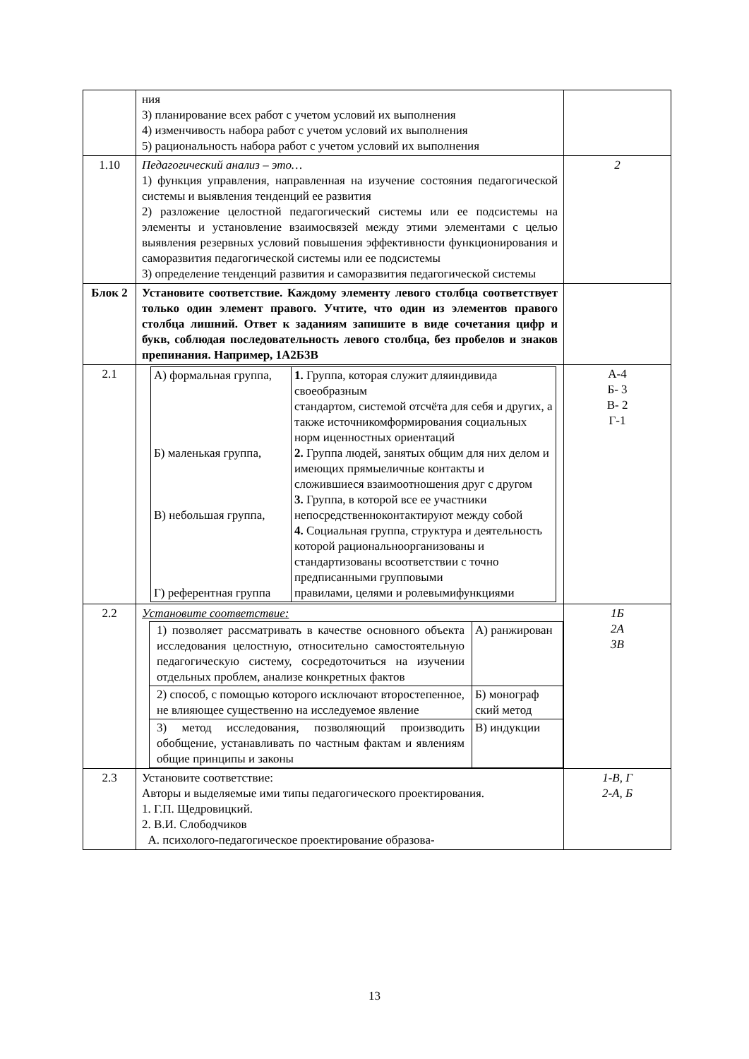| | ния 3) планирование всех работ с учетом условий их выполнения 4) изменчивость набора работ с учетом условий их выполнения 5) рациональность набора работ с учетом условий их выполнения | |
| 1.10 | Педагогический анализ – это… 1) функция управления, направленная на изучение состояния педагогической системы и выявления тенденций ее развития 2) разложение целостной педагогический системы или ее подсистемы на элементы и установление взаимосвязей между этими элементами с целью выявления резервных условий повышения эффективности функционирования и саморазвития педагогической системы или ее подсистемы 3) определение тенденций развития и саморазвития педагогической системы | 2 |
| Блок 2 | Установите соответствие. Каждому элементу левого столбца соответствует только один элемент правого. Учтите, что один из элементов правого столбца лишний. Ответ к заданиям запишите в виде сочетания цифр и букв, соблюдая последовательность левого столбца, без пробелов и знаков препинания. Например, 1А2Б3В | |
| 2.1 | / А) формальная группа, Б) маленькая группа, В) небольшая группа, Г) референтная группа / 1. Группа, которая служит дляиндивида своеобразным стандартом, системой отсчёта для себя и других, а также источникомформирования социальных норм иценностных ориентаций 2. Группа людей, занятых общим для них делом и имеющих прямыеличные контакты и сложившиеся взаимоотношения друг с другом 3. Группа, в которой все ее участники непосредственноконтактируют между собой 4. Социальная группа, структура и деятельность которой рациональноорганизованы и стандартизованы всоответствии с точно предписанными групповыми правилами, целями и ролевымифункциями / | А-4 Б- 3 В- 2 Г-1 |
| 2.2 | Установите соответствие: / 1) позволяет рассматривать в качестве основного объекта исследования целостную, относительно самостоятельную педагогическую систему, сосредоточиться на изучении отдельных проблем, анализе конкретных фактов / А) ранжирован / / 2) способ, с помощью которого исключают второстепенное, не влияющее существенно на исследуемое явление / Б) монограф ский метод / / 3) метод исследования, позволяющий производить обобщение, устанавливать по частным фактам и явлениям общие принципы и законы / В) индукции / | 1Б 2А 3В |
| 2.3 | Установите соответствие: Авторы и выделяемые ими типы педагогического проектирования. 1. Г.П. Щедровицкий. 2. В.И. Слободчиков А. психолого-педагогическое проектирование образова- | 1-В, Г 2-А, Б |
13